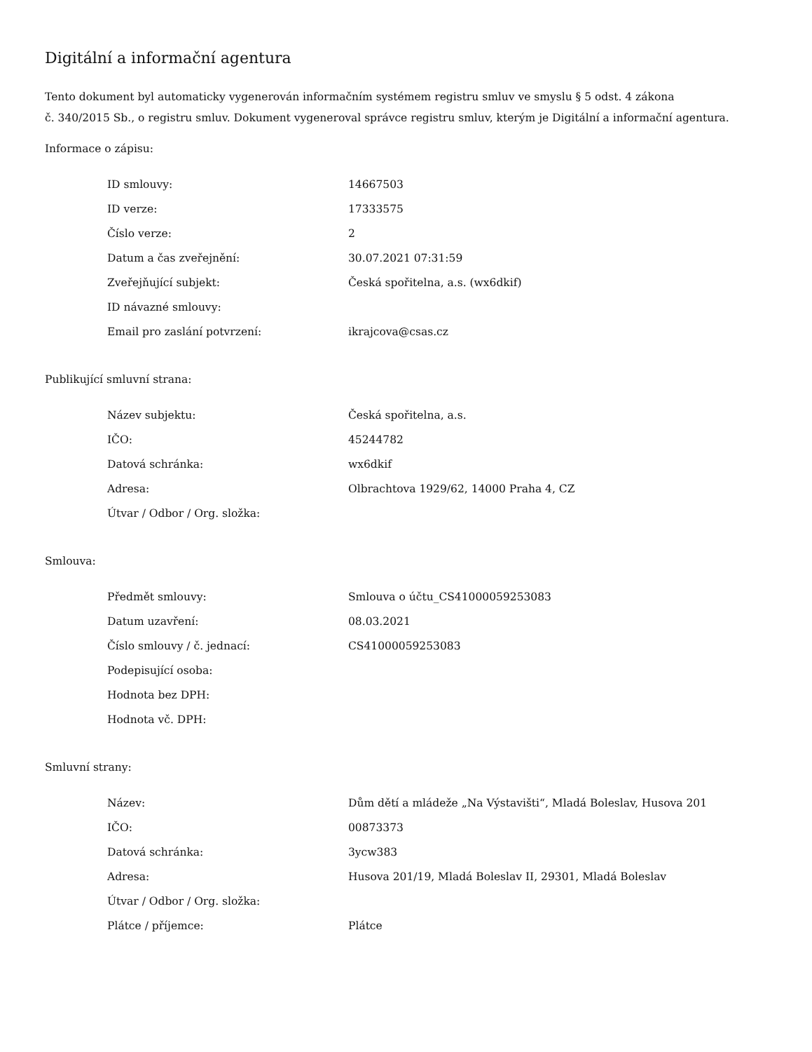Digitální a informační agentura
Tento dokument byl automaticky vygenerován informačním systémem registru smluv ve smyslu § 5 odst. 4 zákona
č. 340/2015 Sb., o registru smluv. Dokument vygeneroval správce registru smluv, kterým je Digitální a informační agentura.
Informace o zápisu:
| ID smlouvy: | 14667503 |
| ID verze: | 17333575 |
| Číslo verze: | 2 |
| Datum a čas zveřejnění: | 30.07.2021 07:31:59 |
| Zveřejňující subjekt: | Česká spořitelna, a.s. (wx6dkif) |
| ID návazné smlouvy: | |
| Email pro zaslání potvrzení: | ikrajcova@csas.cz |
Publikující smluvní strana:
| Název subjektu: | Česká spořitelna, a.s. |
| IČO: | 45244782 |
| Datová schránka: | wx6dkif |
| Adresa: | Olbrachtova 1929/62, 14000 Praha 4, CZ |
| Útvar / Odbor / Org. složka: | |
Smlouva:
| Předmět smlouvy: | Smlouva o účtu_CS41000059253083 |
| Datum uzavření: | 08.03.2021 |
| Číslo smlouvy / č. jednací: | CS41000059253083 |
| Podepisující osoba: | |
| Hodnota bez DPH: | |
| Hodnota vč. DPH: | |
Smluvní strany:
| Název: | Dům dětí a mládeže „Na Výstavišti“, Mladá Boleslav, Husova 201 |
| IČO: | 00873373 |
| Datová schránka: | 3ycw383 |
| Adresa: | Husova 201/19, Mladá Boleslav II, 29301, Mladá Boleslav |
| Útvar / Odbor / Org. složka: | |
| Plátce / příjemce: | Plátce |